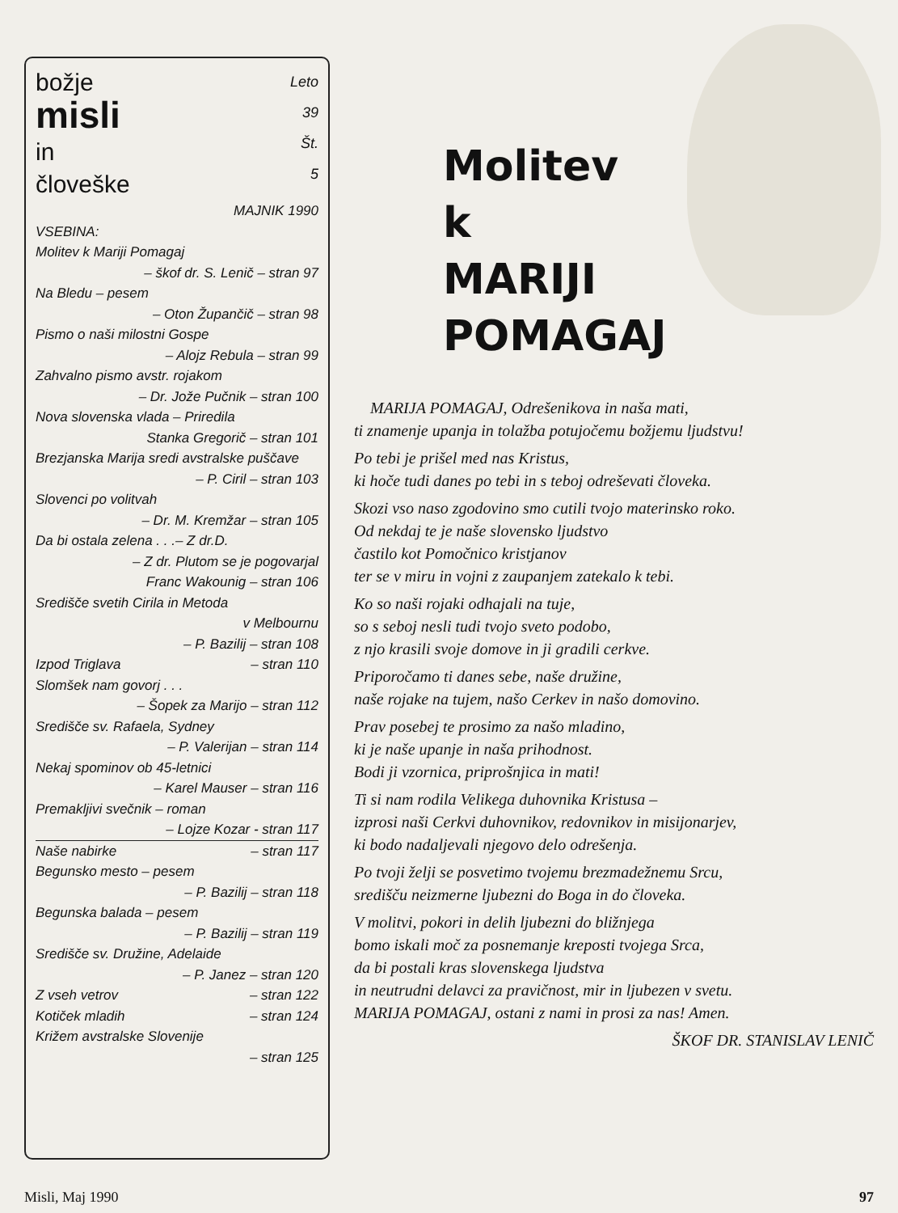božje
misli
in
človeške
Leto
39
Št.
5
MAJNIK 1990
VSEBINA:
Molitev k Mariji Pomagaj
– škof dr. S. Lenič – stran 97
Na Bledu – pesem
– Oton Župančič – stran 98
Pismo o naši milostni Gospe
– Alojz Rebula – stran 99
Zahvalno pismo avstr. rojakom
– Dr. Jože Pučnik – stran 100
Nova slovenska vlada – Priredila
Stanka Gregorič – stran 101
Brezjanska Marija sredi avstralske puščave
– P. Ciril – stran 103
Slovenci po volitvah
– Dr. M. Kremžar – stran 105
Da bi ostala zelena . . .– Z dr.D.
– Z dr. Plutom se je pogovarjal
Franc Wakounig – stran 106
Središče svetih Cirila in Metoda
v Melbournu
– P. Bazilij – stran 108
Izpod Triglava – stran 110
Slomšek nam govorj . . .
– Šopek za Marijo – stran 112
Središče sv. Rafaela, Sydney
– P. Valerijan – stran 114
Nekaj spominov ob 45-letnici
– Karel Mauser – stran 116
Premakljivi svečnik – roman
– Lojze Kozar - stran 117
Naše nabirke – stran 117
Begunsko mesto – pesem
– P. Bazilij – stran 118
Begunska balada – pesem
– P. Bazilij – stran 119
Središče sv. Družine, Adelaide
– P. Janez – stran 120
Z vseh vetrov – stran 122
Kotiček mladih – stran 124
Križem avstralske Slovenije
– stran 125
Molitev
k
MARIJI
POMAGAJ
MARIJA POMAGAJ, Odrešenikova in naša mati,
ti znamenje upanja in tolažba potujočemu božjemu ljudstvu!
Po tebi je prišel med nas Kristus,
ki hoče tudi danes po tebi in s teboj odreševati človeka.
Skozi vso naso zgodovino smo cutili tvojo materinsko roko.
Od nekdaj te je naše slovensko ljudstvo
častilo kot Pomočnico kristjanov
ter se v miru in vojni z zaupanjem zatekalo k tebi.
Ko so naši rojaki odhajali na tuje,
so s seboj nesli tudi tvojo sveto podobo,
z njo krasili svoje domove in ji gradili cerkve.
Priporočamo ti danes sebe, naše družine,
naše rojake na tujem, našo Cerkev in našo domovino.
Prav posebej te prosimo za našo mladino,
ki je naše upanje in naša prihodnost.
Bodi ji vzornica, priprošnjica in mati!
Ti si nam rodila Velikega duhovnika Kristusa –
izprosi naši Cerkvi duhovnikov, redovnikov in misijonarjev,
ki bodo nadaljevali njegovo delo odrešenja.
Po tvoji želji se posvetimo tvojemu brezmadežnemu Srcu,
središču neizmerne ljubezni do Boga in do človeka.
V molitvi, pokori in delih ljubezni do bližnjega
bomo iskali moč za posnemanje kreposti tvojega Srca,
da bi postali kras slovenskega ljudstva
in neutrudni delavci za pravičnost, mir in ljubezen v svetu.
MARIJA POMAGAJ, ostani z nami in prosi za nas! Amen.
ŠKOF DR. STANISLAV LENIČ
Misli, Maj 1990 97